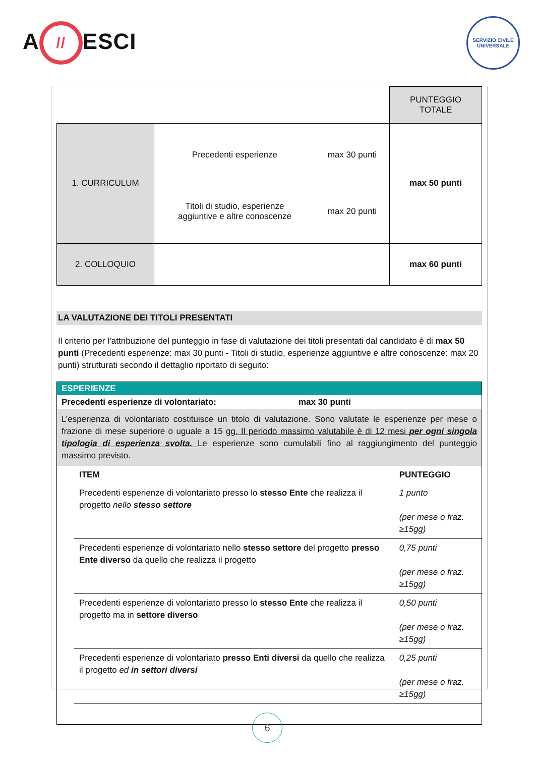A // ESCI
SERVIZIO CIVILE UNIVERSALE
| | | PUNTEGGIO TOTALE |
| 1. CURRICULUM | / Precedenti esperienze / max 30 punti / / Titoli di studio, esperienze aggiuntive e altre conoscenze / max 20 punti / | max 50 punti |
| 2. COLLOQUIO | | max 60 punti |
LA VALUTAZIONE DEI TITOLI PRESENTATI
Il criterio per l’attribuzione del punteggio in fase di valutazione dei titoli presentati dal candidato è di max 50 punti (Precedenti esperienze: max 30 punti - Titoli di studio, esperienze aggiuntive e altre conoscenze: max 20 punti) strutturati secondo il dettaglio riportato di seguito:
ESPERIENZE
Precedenti esperienze di volontariato: max 30 punti
L’esperienza di volontariato costituisce un titolo di valutazione. Sono valutate le esperienze per mese o frazione di mese superiore o uguale a 15 gg. Il periodo massimo valutabile è di 12 mesi per ogni singola tipologia di esperienza svolta. Le esperienze sono cumulabili fino al raggiungimento del punteggio massimo previsto.
| ITEM | PUNTEGGIO |
| Precedenti esperienze di volontariato presso lo stesso Ente che realizza il progetto nello stesso settore | 1 punto (per mese o fraz. ≥15gg) |
| Precedenti esperienze di volontariato nello stesso settore del progetto presso Ente diverso da quello che realizza il progetto | 0,75 punti (per mese o fraz. ≥15gg) |
| Precedenti esperienze di volontariato presso lo stesso Ente che realizza il progetto ma in settore diverso | 0,50 punti (per mese o fraz. ≥15gg) |
| Precedenti esperienze di volontariato presso Enti diversi da quello che realizza il progetto ed in settori diversi | 0,25 punti (per mese o fraz. ≥15gg) |
6